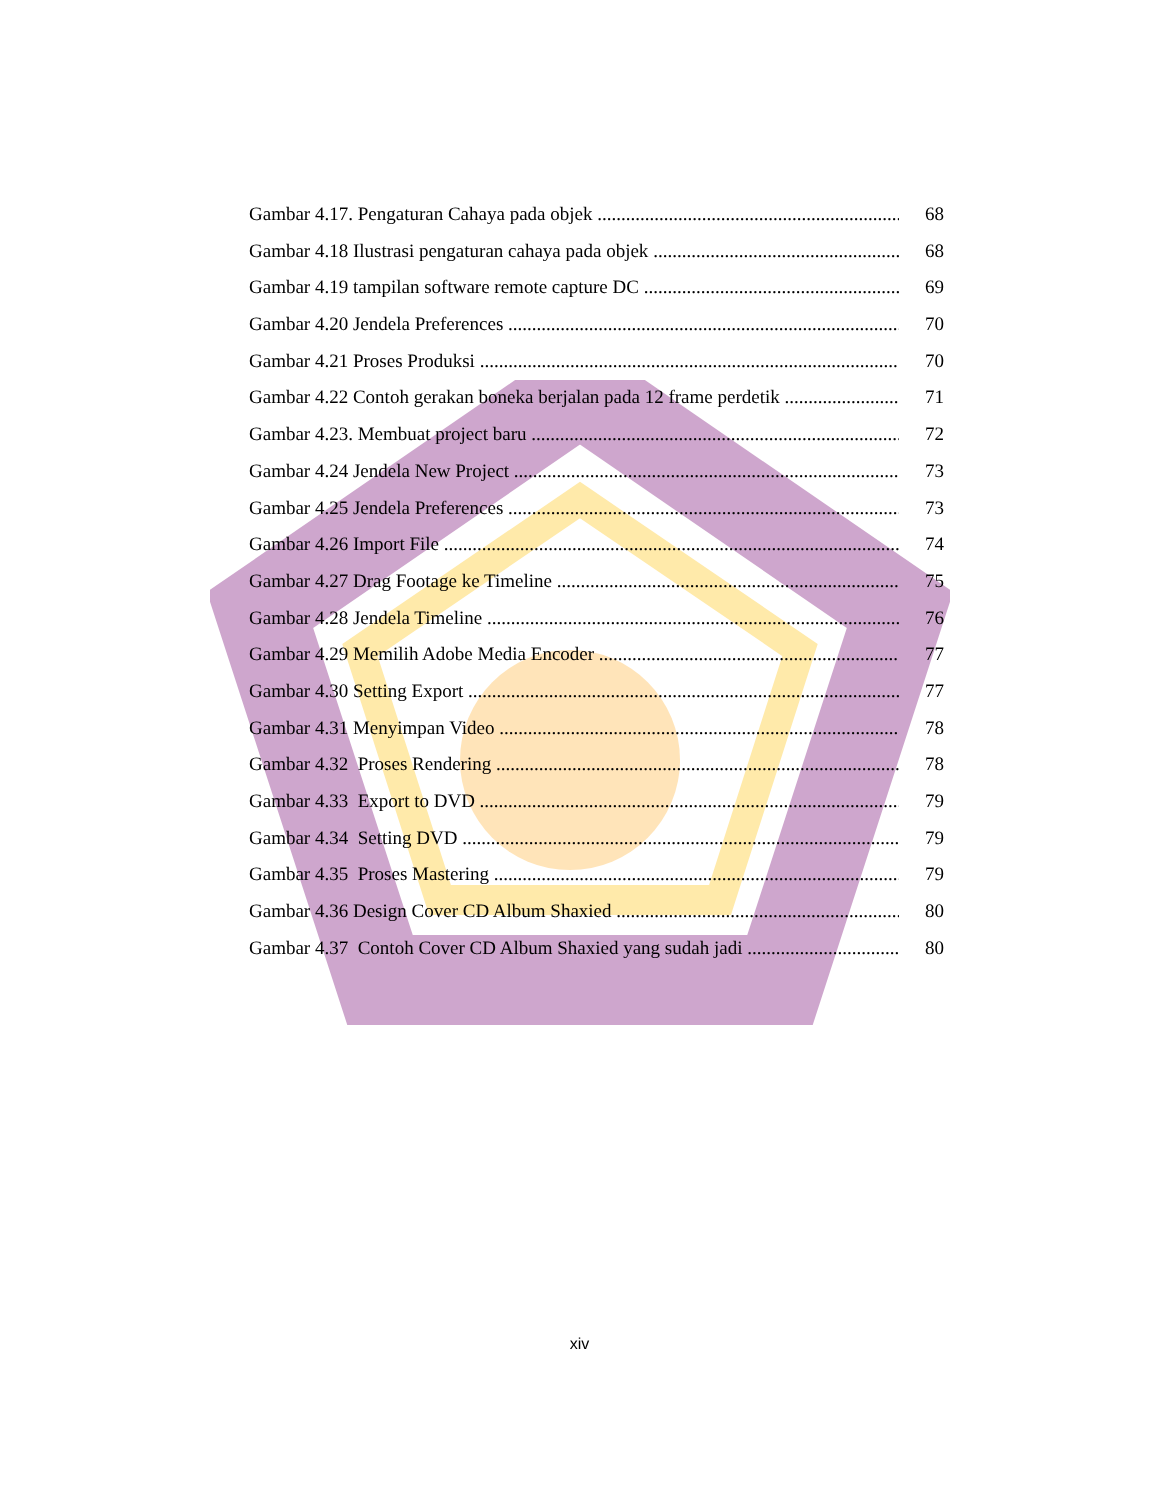Gambar 4.17. Pengaturan Cahaya pada objek 68
Gambar 4.18 Ilustrasi pengaturan cahaya pada objek 68
Gambar 4.19 tampilan software remote capture DC 69
Gambar 4.20 Jendela Preferences 70
Gambar 4.21 Proses Produksi 70
Gambar 4.22 Contoh gerakan boneka berjalan pada 12 frame perdetik 71
Gambar 4.23. Membuat project baru 72
Gambar 4.24 Jendela New Project 73
Gambar 4.25 Jendela Preferences 73
Gambar 4.26 Import File 74
Gambar 4.27 Drag Footage ke Timeline 75
Gambar 4.28 Jendela Timeline 76
Gambar 4.29 Memilih Adobe Media Encoder 77
Gambar 4.30 Setting Export 77
Gambar 4.31 Menyimpan Video 78
Gambar 4.32 Proses Rendering 78
Gambar 4.33 Export to DVD 79
Gambar 4.34 Setting DVD 79
Gambar 4.35 Proses Mastering 79
Gambar 4.36 Design Cover CD Album Shaxied 80
Gambar 4.37 Contoh Cover CD Album Shaxied yang sudah jadi 80
xiv